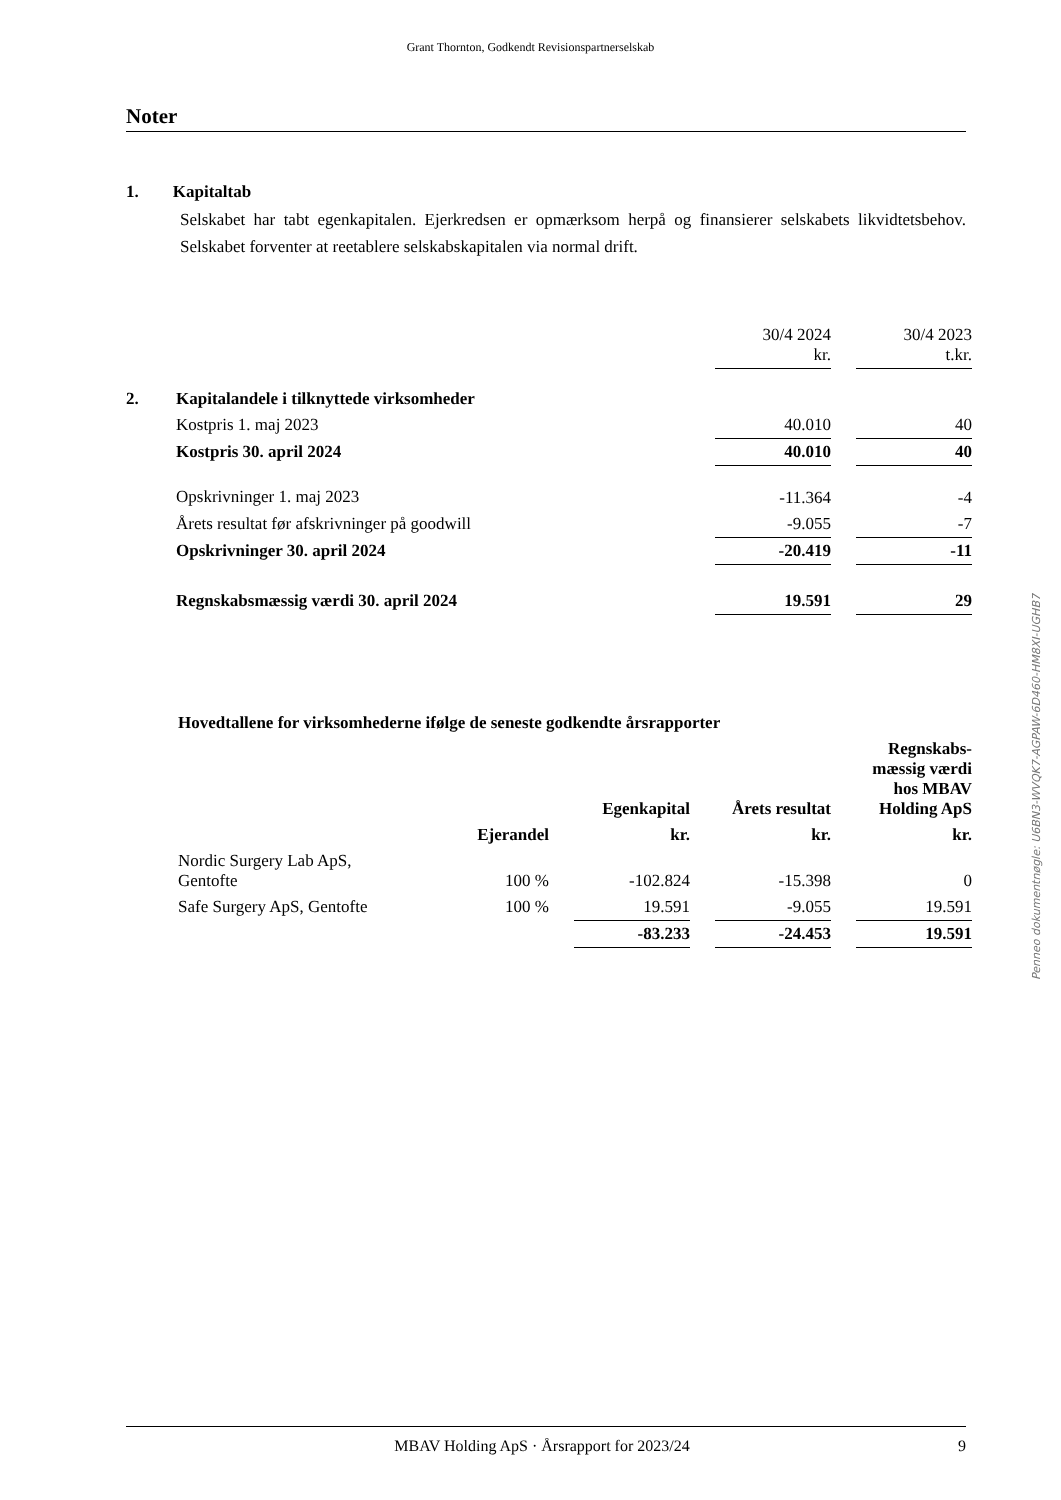Grant Thornton, Godkendt Revisionspartnerselskab
Noter
1. Kapitaltab
Selskabet har tabt egenkapitalen. Ejerkredsen er opmærksom herpå og finansierer selskabets likvidtetsbehov. Selskabet forventer at reetablere selskabskapitalen via normal drift.
| | | 30/4 2024 kr. | | 30/4 2023 t.kr. |
| 2. | Kapitalandele i tilknyttede virksomheder | | | |
| | Kostpris 1. maj 2023 | 40.010 | | 40 |
| | Kostpris 30. april 2024 | 40.010 | | 40 |
| | Opskrivninger 1. maj 2023 | -11.364 | | -4 |
| | Årets resultat før afskrivninger på goodwill | -9.055 | | -7 |
| | Opskrivninger 30. april 2024 | -20.419 | | -11 |
| | Regnskabsmæssig værdi 30. april 2024 | 19.591 | | 29 |
| Hovedtallene for virksomhederne ifølge de seneste godkendte årsrapporter | | | | | | | |
| | | | Egenkapital | | Årets resultat | | Regnskabs- mæssig værdi hos MBAV Holding ApS |
| | Ejerandel | | kr. | | kr. | | kr. |
| Nordic Surgery Lab ApS, Gentofte | 100 % | | -102.824 | | -15.398 | | 0 |
| Safe Surgery ApS, Gentofte | 100 % | | 19.591 | | -9.055 | | 19.591 |
| | | | -83.233 | | -24.453 | | 19.591 |
Penneo dokumentnøgle: U6BN3-WVQK7-AGPAW-6D460-HM8XI-UGHB7
MBAV Holding ApS · Årsrapport for 2023/24 9